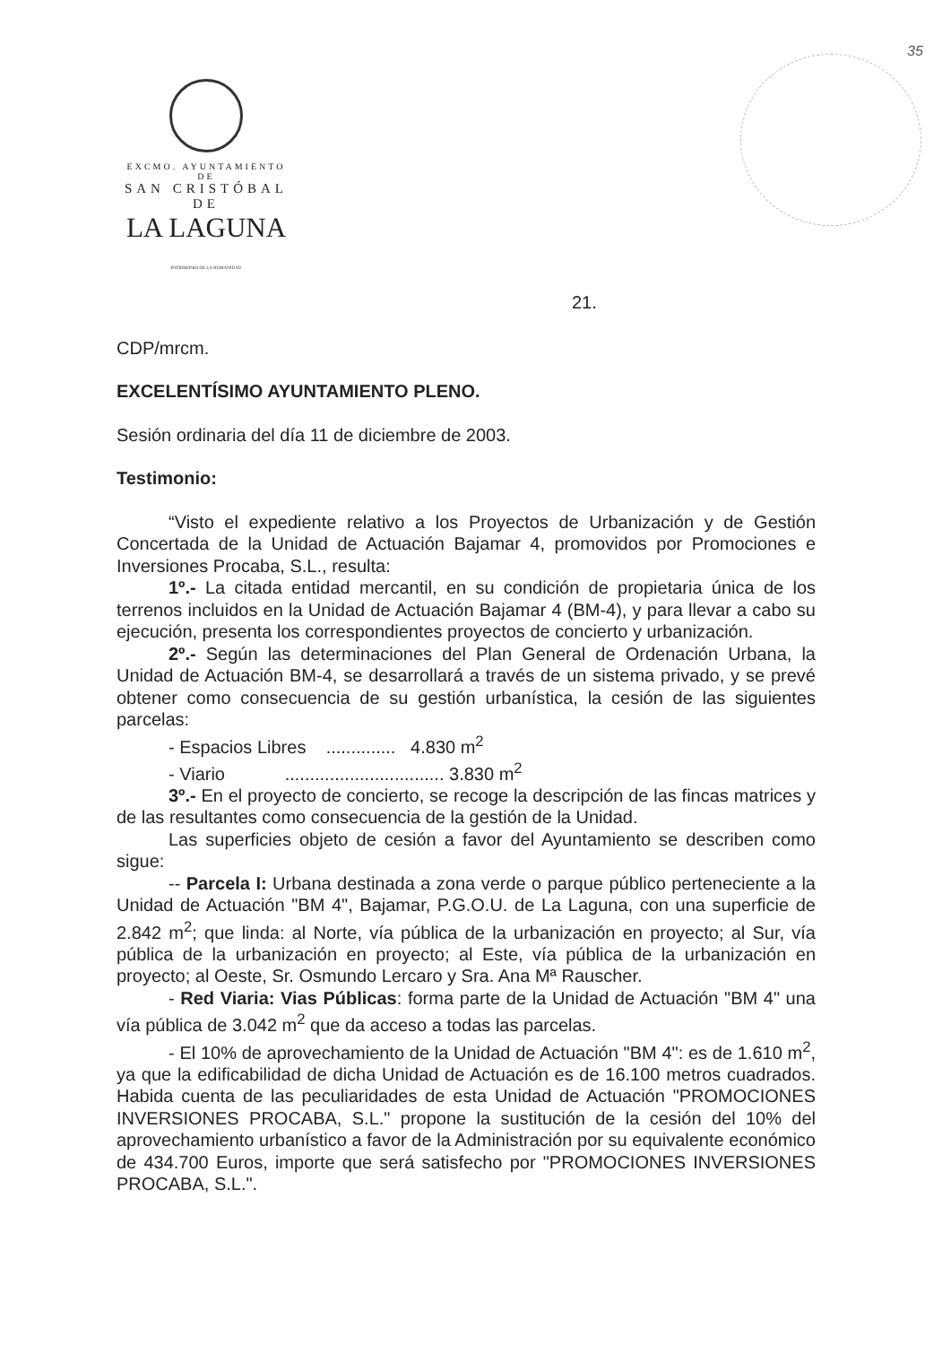EXCMO. AYUNTAMIENTO DE
SAN CRISTÓBAL DE
LA LAGUNA
PATRIMONIO DE LA HUMANIDAD
35
21.
CDP/mrcm.
EXCELENTÍSIMO AYUNTAMIENTO PLENO.
Sesión ordinaria del día 11 de diciembre de 2003.
Testimonio:
“Visto el expediente relativo a los Proyectos de Urbanización y de Gestión Concertada de la Unidad de Actuación Bajamar 4, promovidos por Promociones e Inversiones Procaba, S.L., resulta:
1º.- La citada entidad mercantil, en su condición de propietaria única de los terrenos incluidos en la Unidad de Actuación Bajamar 4 (BM-4), y para llevar a cabo su ejecución, presenta los correspondientes proyectos de concierto y urbanización.
2º.- Según las determinaciones del Plan General de Ordenación Urbana, la Unidad de Actuación BM-4, se desarrollará a través de un sistema privado, y se prevé obtener como consecuencia de su gestión urbanística, la cesión de las siguientes parcelas:
- Espacios Libres .............. 4.830 m<sup>2</sup>
- Viario ................................ 3.830 m<sup>2</sup>
3º.- En el proyecto de concierto, se recoge la descripción de las fincas matrices y de las resultantes como consecuencia de la gestión de la Unidad.
Las superficies objeto de cesión a favor del Ayuntamiento se describen como sigue:
-- Parcela I: Urbana destinada a zona verde o parque público perteneciente a la Unidad de Actuación "BM 4", Bajamar, P.G.O.U. de La Laguna, con una superficie de 2.842 m<sup>2</sup>; que linda: al Norte, vía pública de la urbanización en proyecto; al Sur, vía pública de la urbanización en proyecto; al Este, vía pública de la urbanización en proyecto; al Oeste, Sr. Osmundo Lercaro y Sra. Ana Mª Rauscher.
- Red Viaria: Vias Públicas: forma parte de la Unidad de Actuación "BM 4" una vía pública de 3.042 m<sup>2</sup> que da acceso a todas las parcelas.
- El 10% de aprovechamiento de la Unidad de Actuación "BM 4": es de 1.610 m<sup>2</sup>, ya que la edificabilidad de dicha Unidad de Actuación es de 16.100 metros cuadrados. Habida cuenta de las peculiaridades de esta Unidad de Actuación "PROMOCIONES INVERSIONES PROCABA, S.L." propone la sustitución de la cesión del 10% del aprovechamiento urbanístico a favor de la Administración por su equivalente económico de 434.700 Euros, importe que será satisfecho por "PROMOCIONES INVERSIONES PROCABA, S.L.".